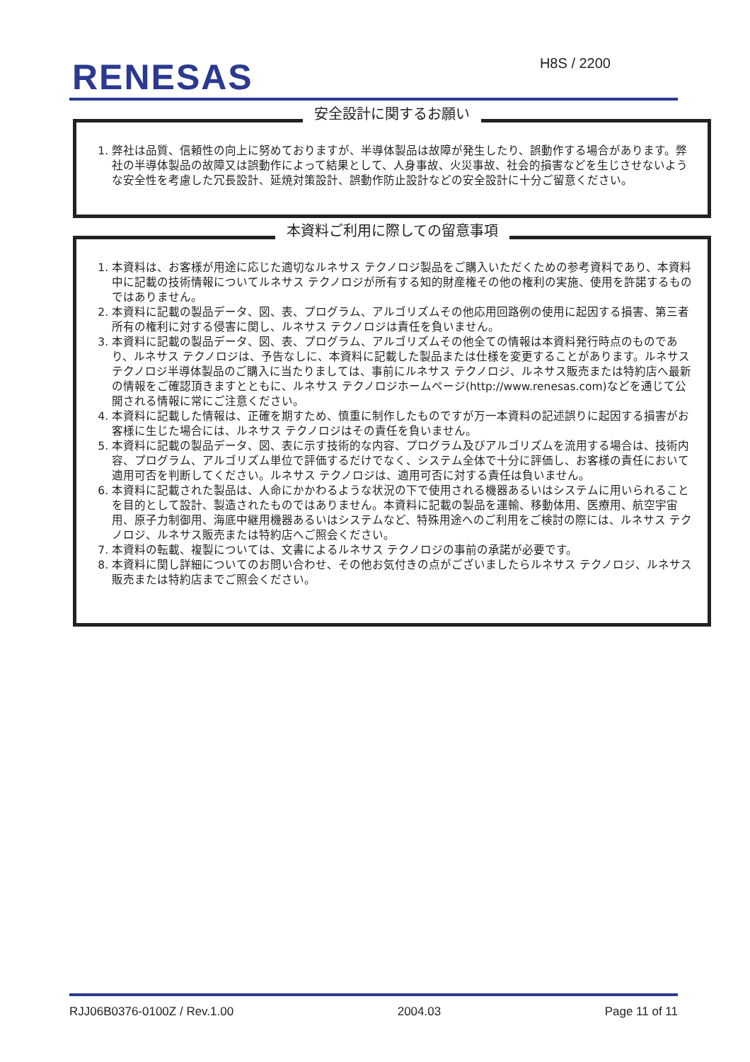RENESAS H8S / 2200
安全設計に関するお願い
1. 弊社は品質、信頼性の向上に努めておりますが、半導体製品は故障が発生したり、誤動作する場合があります。弊社の半導体製品の故障又は誤動作によって結果として、人身事故、火災事故、社会的損害などを生じさせないような安全性を考慮した冗長設計、延焼対策設計、誤動作防止設計などの安全設計に十分ご留意ください。
本資料ご利用に際しての留意事項
1. 本資料は、お客様が用途に応じた適切なルネサス テクノロジ製品をご購入いただくための参考資料であり、本資料中に記載の技術情報についてルネサス テクノロジが所有する知的財産権その他の権利の実施、使用を許諾するものではありません。
2. 本資料に記載の製品データ、図、表、プログラム、アルゴリズムその他応用回路例の使用に起因する損害、第三者所有の権利に対する侵害に関し、ルネサス テクノロジは責任を負いません。
3. 本資料に記載の製品データ、図、表、プログラム、アルゴリズムその他全ての情報は本資料発行時点のものであり、ルネサス テクノロジは、予告なしに、本資料に記載した製品または仕様を変更することがあります。ルネサス テクノロジ半導体製品のご購入に当たりましては、事前にルネサス テクノロジ、ルネサス販売または特約店へ最新の情報をご確認頂きますとともに、ルネサス テクノロジホームページ(http://www.renesas.com)などを通じて公開される情報に常にご注意ください。
4. 本資料に記載した情報は、正確を期すため、慎重に制作したものですが万一本資料の記述誤りに起因する損害がお客様に生じた場合には、ルネサス テクノロジはその責任を負いません。
5. 本資料に記載の製品データ、図、表に示す技術的な内容、プログラム及びアルゴリズムを流用する場合は、技術内容、プログラム、アルゴリズム単位で評価するだけでなく、システム全体で十分に評価し、お客様の責任において適用可否を判断してください。ルネサス テクノロジは、適用可否に対する責任は負いません。
6. 本資料に記載された製品は、人命にかかわるような状況の下で使用される機器あるいはシステムに用いられることを目的として設計、製造されたものではありません。本資料に記載の製品を運輸、移動体用、医療用、航空宇宙用、原子力制御用、海底中継用機器あるいはシステムなど、特殊用途へのご利用をご検討の際には、ルネサス テクノロジ、ルネサス販売または特約店へご照会ください。
7. 本資料の転載、複製については、文書によるルネサス テクノロジの事前の承諾が必要です。
8. 本資料に関し詳細についてのお問い合わせ、その他お気付きの点がございましたらルネサス テクノロジ、ルネサス販売または特約店までご照会ください。
RJJ06B0376-0100Z / Rev.1.00 2004.03 Page 11 of 11